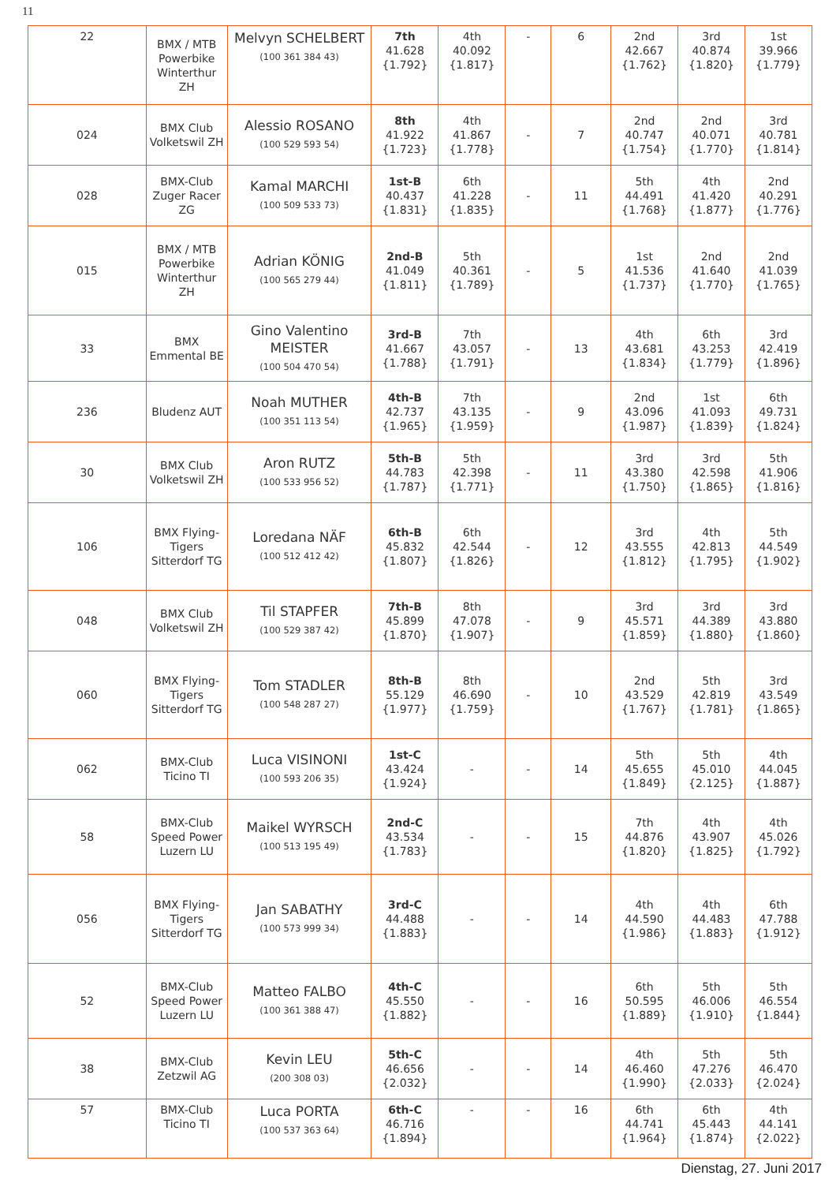11
| 22 | BMX / MTB Powerbike Winterthur ZH | Melvyn SCHELBERT (100 361 384 43) | 7th 41.628 {1.792} | 4th 40.092 {1.817} | - | 6 | 2nd 42.667 {1.762} | 3rd 40.874 {1.820} | 1st 39.966 {1.779} |
| 024 | BMX Club Volketswil ZH | Alessio ROSANO (100 529 593 54) | 8th 41.922 {1.723} | 4th 41.867 {1.778} | - | 7 | 2nd 40.747 {1.754} | 2nd 40.071 {1.770} | 3rd 40.781 {1.814} |
| 028 | BMX-Club Zuger Racer ZG | Kamal MARCHI (100 509 533 73) | 1st-B 40.437 {1.831} | 6th 41.228 {1.835} | - | 11 | 5th 44.491 {1.768} | 4th 41.420 {1.877} | 2nd 40.291 {1.776} |
| 015 | BMX / MTB Powerbike Winterthur ZH | Adrian KÖNIG (100 565 279 44) | 2nd-B 41.049 {1.811} | 5th 40.361 {1.789} | - | 5 | 1st 41.536 {1.737} | 2nd 41.640 {1.770} | 2nd 41.039 {1.765} |
| 33 | BMX Emmental BE | Gino Valentino MEISTER (100 504 470 54) | 3rd-B 41.667 {1.788} | 7th 43.057 {1.791} | - | 13 | 4th 43.681 {1.834} | 6th 43.253 {1.779} | 3rd 42.419 {1.896} |
| 236 | Bludenz AUT | Noah MUTHER (100 351 113 54) | 4th-B 42.737 {1.965} | 7th 43.135 {1.959} | - | 9 | 2nd 43.096 {1.987} | 1st 41.093 {1.839} | 6th 49.731 {1.824} |
| 30 | BMX Club Volketswil ZH | Aron RUTZ (100 533 956 52) | 5th-B 44.783 {1.787} | 5th 42.398 {1.771} | - | 11 | 3rd 43.380 {1.750} | 3rd 42.598 {1.865} | 5th 41.906 {1.816} |
| 106 | BMX Flying-Tigers Sitterdorf TG | Loredana NÄF (100 512 412 42) | 6th-B 45.832 {1.807} | 6th 42.544 {1.826} | - | 12 | 3rd 43.555 {1.812} | 4th 42.813 {1.795} | 5th 44.549 {1.902} |
| 048 | BMX Club Volketswil ZH | Til STAPFER (100 529 387 42) | 7th-B 45.899 {1.870} | 8th 47.078 {1.907} | - | 9 | 3rd 45.571 {1.859} | 3rd 44.389 {1.880} | 3rd 43.880 {1.860} |
| 060 | BMX Flying-Tigers Sitterdorf TG | Tom STADLER (100 548 287 27) | 8th-B 55.129 {1.977} | 8th 46.690 {1.759} | - | 10 | 2nd 43.529 {1.767} | 5th 42.819 {1.781} | 3rd 43.549 {1.865} |
| 062 | BMX-Club Ticino TI | Luca VISINONI (100 593 206 35) | 1st-C 43.424 {1.924} | - | - | 14 | 5th 45.655 {1.849} | 5th 45.010 {2.125} | 4th 44.045 {1.887} |
| 58 | BMX-Club Speed Power Luzern LU | Maikel WYRSCH (100 513 195 49) | 2nd-C 43.534 {1.783} | - | - | 15 | 7th 44.876 {1.820} | 4th 43.907 {1.825} | 4th 45.026 {1.792} |
| 056 | BMX Flying-Tigers Sitterdorf TG | Jan SABATHY (100 573 999 34) | 3rd-C 44.488 {1.883} | - | - | 14 | 4th 44.590 {1.986} | 4th 44.483 {1.883} | 6th 47.788 {1.912} |
| 52 | BMX-Club Speed Power Luzern LU | Matteo FALBO (100 361 388 47) | 4th-C 45.550 {1.882} | - | - | 16 | 6th 50.595 {1.889} | 5th 46.006 {1.910} | 5th 46.554 {1.844} |
| 38 | BMX-Club Zetzwil AG | Kevin LEU (200 308 03) | 5th-C 46.656 {2.032} | - | - | 14 | 4th 46.460 {1.990} | 5th 47.276 {2.033} | 5th 46.470 {2.024} |
| 57 | BMX-Club Ticino TI | Luca PORTA (100 537 363 64) | 6th-C 46.716 {1.894} | - | - | 16 | 6th 44.741 {1.964} | 6th 45.443 {1.874} | 4th 44.141 {2.022} |
Dienstag, 27. Juni 2017